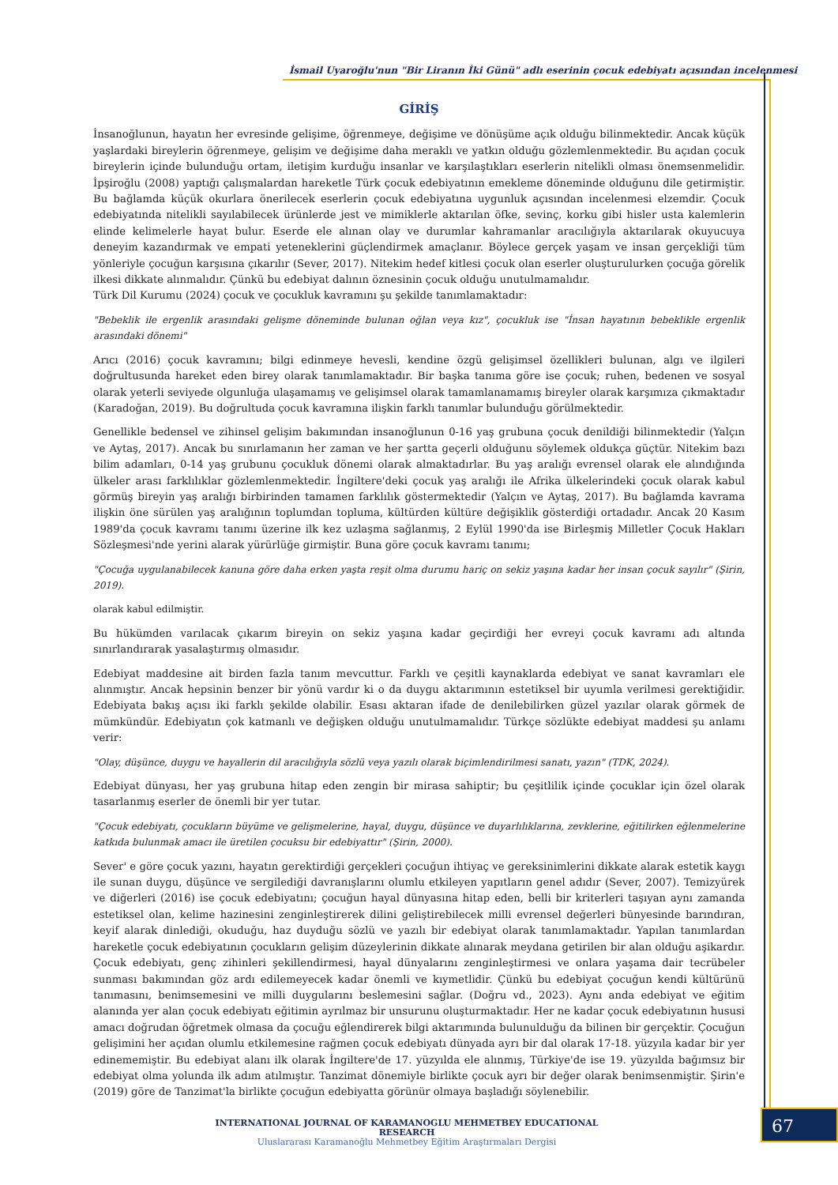İsmail Uyaroğlu'nun "Bir Liranın İki Günü" adlı eserinin çocuk edebiyatı açısından incelenmesi
GİRİŞ
İnsanoğlunun, hayatın her evresinde gelişime, öğrenmeye, değişime ve dönüşüme açık olduğu bilinmektedir. Ancak küçük yaşlardaki bireylerin öğrenmeye, gelişim ve değişime daha meraklı ve yatkın olduğu gözlemlenmektedir. Bu açıdan çocuk bireylerin içinde bulunduğu ortam, iletişim kurduğu insanlar ve karşılaştıkları eserlerin nitelikli olması önemsenmelidir. İpşiroğlu (2008) yaptığı çalışmalardan hareketle Türk çocuk edebiyatının emekleme döneminde olduğunu dile getirmiştir. Bu bağlamda küçük okurlara önerilecek eserlerin çocuk edebiyatına uygunluk açısından incelenmesi elzemdir. Çocuk edebiyatında nitelikli sayılabilecek ürünlerde jest ve mimiklerle aktarılan öfke, sevinç, korku gibi hisler usta kalemlerin elinde kelimelerle hayat bulur. Eserde ele alınan olay ve durumlar kahramanlar aracılığıyla aktarılarak okuyucuya deneyim kazandırmak ve empati yeteneklerini güçlendirmek amaçlanır. Böylece gerçek yaşam ve insan gerçekliği tüm yönleriyle çocuğun karşısına çıkarılır (Sever, 2017). Nitekim hedef kitlesi çocuk olan eserler oluşturulurken çocuğa görelik ilkesi dikkate alınmalıdır. Çünkü bu edebiyat dalının öznesinin çocuk olduğu unutulmamalıdır.
Türk Dil Kurumu (2024) çocuk ve çocukluk kavramını şu şekilde tanımlamaktadır:
"Bebeklik ile ergenlik arasındaki gelişme döneminde bulunan oğlan veya kız", çocukluk ise "İnsan hayatının bebeklikle ergenlik arasındaki dönemi"
Arıcı (2016) çocuk kavramını; bilgi edinmeye hevesli, kendine özgü gelişimsel özellikleri bulunan, algı ve ilgileri doğrultusunda hareket eden birey olarak tanımlamaktadır. Bir başka tanıma göre ise çocuk; ruhen, bedenen ve sosyal olarak yeterli seviyede olgunluğa ulaşamamış ve gelişimsel olarak tamamlanamamış bireyler olarak karşımıza çıkmaktadır (Karadoğan, 2019). Bu doğrultuda çocuk kavramına ilişkin farklı tanımlar bulunduğu görülmektedir.
Genellikle bedensel ve zihinsel gelişim bakımından insanoğlunun 0-16 yaş grubuna çocuk denildiği bilinmektedir (Yalçın ve Aytaş, 2017). Ancak bu sınırlamanın her zaman ve her şartta geçerli olduğunu söylemek oldukça güçtür. Nitekim bazı bilim adamları, 0-14 yaş grubunu çocukluk dönemi olarak almaktadırlar. Bu yaş aralığı evrensel olarak ele alındığında ülkeler arası farklılıklar gözlemlenmektedir. İngiltere'deki çocuk yaş aralığı ile Afrika ülkelerindeki çocuk olarak kabul görmüş bireyin yaş aralığı birbirinden tamamen farklılık göstermektedir (Yalçın ve Aytaş, 2017). Bu bağlamda kavrama ilişkin öne sürülen yaş aralığının toplumdan topluma, kültürden kültüre değişiklik gösterdiği ortadadır. Ancak 20 Kasım 1989'da çocuk kavramı tanımı üzerine ilk kez uzlaşma sağlanmış, 2 Eylül 1990'da ise Birleşmiş Milletler Çocuk Hakları Sözleşmesi'nde yerini alarak yürürlüğe girmiştir. Buna göre çocuk kavramı tanımı;
"Çocuğa uygulanabilecek kanuna göre daha erken yaşta reşit olma durumu hariç on sekiz yaşına kadar her insan çocuk sayılır" (Şirin, 2019).
olarak kabul edilmiştir.
Bu hükümden varılacak çıkarım bireyin on sekiz yaşına kadar geçirdiği her evreyi çocuk kavramı adı altında sınırlandırarak yasalaştırmış olmasıdır.
Edebiyat maddesine ait birden fazla tanım mevcuttur. Farklı ve çeşitli kaynaklarda edebiyat ve sanat kavramları ele alınmıştır. Ancak hepsinin benzer bir yönü vardır ki o da duygu aktarımının estetiksel bir uyumla verilmesi gerektiğidir. Edebiyata bakış açısı iki farklı şekilde olabilir. Esası aktaran ifade de denilebilirken güzel yazılar olarak görmek de mümkündür. Edebiyatın çok katmanlı ve değişken olduğu unutulmamalıdır. Türkçe sözlükte edebiyat maddesi şu anlamı verir:
"Olay, düşünce, duygu ve hayallerin dil aracılığıyla sözlü veya yazılı olarak biçimlendirilmesi sanatı, yazın" (TDK, 2024).
Edebiyat dünyası, her yaş grubuna hitap eden zengin bir mirasa sahiptir; bu çeşitlilik içinde çocuklar için özel olarak tasarlanmış eserler de önemli bir yer tutar.
"Çocuk edebiyatı, çocukların büyüme ve gelişmelerine, hayal, duygu, düşünce ve duyarlılıklarına, zevklerine, eğitilirken eğlenmelerine katkıda bulunmak amacı ile üretilen çocuksu bir edebiyattır" (Şirin, 2000).
Sever' e göre çocuk yazını, hayatın gerektirdiği gerçekleri çocuğun ihtiyaç ve gereksinimlerini dikkate alarak estetik kaygı ile sunan duygu, düşünce ve sergilediği davranışlarını olumlu etkileyen yapıtların genel adıdır (Sever, 2007). Temizyürek ve diğerleri (2016) ise çocuk edebiyatını; çocuğun hayal dünyasına hitap eden, belli bir kriterleri taşıyan aynı zamanda estetiksel olan, kelime hazinesini zenginleştirerek dilini geliştirebilecek milli evrensel değerleri bünyesinde barındıran, keyif alarak dinlediği, okuduğu, haz duyduğu sözlü ve yazılı bir edebiyat olarak tanımlamaktadır. Yapılan tanımlardan hareketle çocuk edebiyatının çocukların gelişim düzeylerinin dikkate alınarak meydana getirilen bir alan olduğu aşikardır. Çocuk edebiyatı, genç zihinleri şekillendirmesi, hayal dünyalarını zenginleştirmesi ve onlara yaşama dair tecrübeler sunması bakımından göz ardı edilemeyecek kadar önemli ve kıymetlidir. Çünkü bu edebiyat çocuğun kendi kültürünü tanımasını, benimsemesini ve milli duygularını beslemesini sağlar. (Doğru vd., 2023). Aynı anda edebiyat ve eğitim alanında yer alan çocuk edebiyatı eğitimin ayrılmaz bir unsurunu oluşturmaktadır. Her ne kadar çocuk edebiyatının hususi amacı doğrudan öğretmek olmasa da çocuğu eğlendirerek bilgi aktarımında bulunulduğu da bilinen bir gerçektir. Çocuğun gelişimini her açıdan olumlu etkilemesine rağmen çocuk edebiyatı dünyada ayrı bir dal olarak 17-18. yüzyıla kadar bir yer edinememiştir. Bu edebiyat alanı ilk olarak İngiltere'de 17. yüzyılda ele alınmış, Türkiye'de ise 19. yüzyılda bağımsız bir edebiyat olma yolunda ilk adım atılmıştır. Tanzimat dönemiyle birlikte çocuk ayrı bir değer olarak benimsenmiştir. Şirin'e (2019) göre de Tanzimat'la birlikte çocuğun edebiyatta görünür olmaya başladığı söylenebilir.
INTERNATIONAL JOURNAL OF KARAMANOGLU MEHMETBEY EDUCATIONAL RESEARCH
Uluslararası Karamanoğlu Mehmetbey Eğitim Araştırmaları Dergisi
67